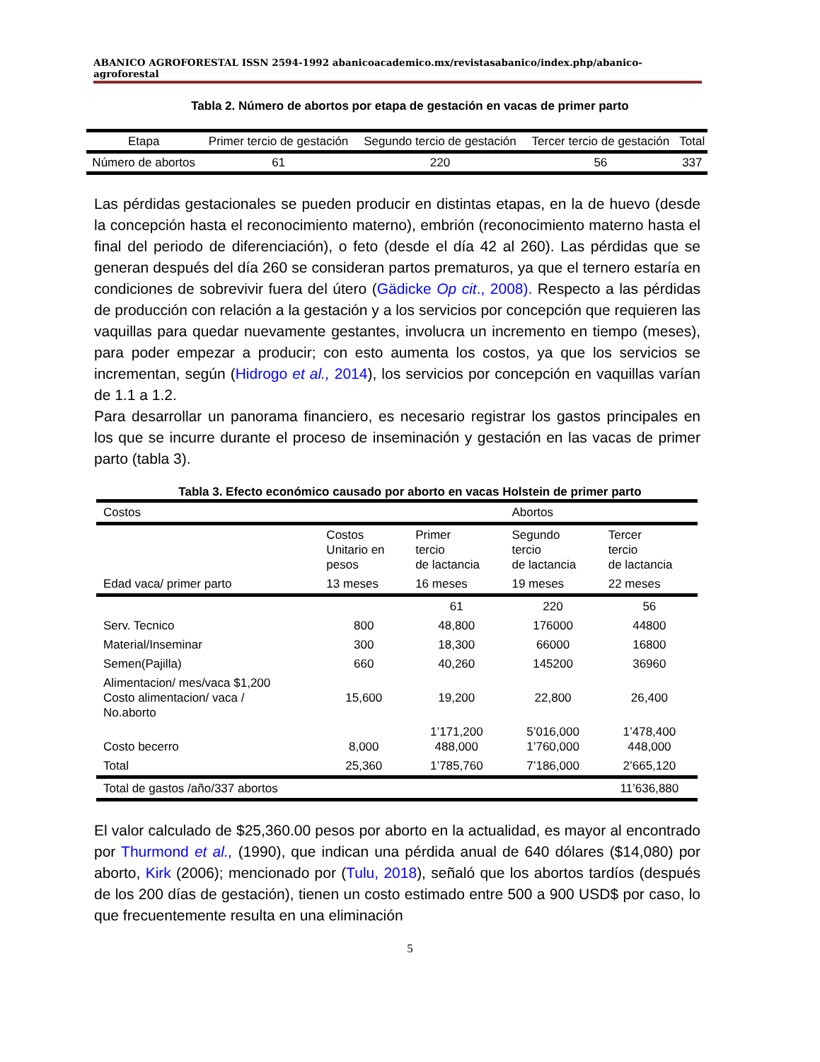ABANICO AGROFORESTAL ISSN 2594-1992 abanicoacademico.mx/revistasabanico/index.php/abanico-agroforestal
Tabla 2. Número de abortos por etapa de gestación en vacas de primer parto
| Etapa | Primer tercio de gestación | Segundo tercio de gestación | Tercer tercio de gestación | Total |
| --- | --- | --- | --- | --- |
| Número de abortos | 61 | 220 | 56 | 337 |
Las pérdidas gestacionales se pueden producir en distintas etapas, en la de huevo (desde la concepción hasta el reconocimiento materno), embrión (reconocimiento materno hasta el final del periodo de diferenciación), o feto (desde el día 42 al 260). Las pérdidas que se generan después del día 260 se consideran partos prematuros, ya que el ternero estaría en condiciones de sobrevivir fuera del útero (Gädicke Op cit., 2008). Respecto a las pérdidas de producción con relación a la gestación y a los servicios por concepción que requieren las vaquillas para quedar nuevamente gestantes, involucra un incremento en tiempo (meses), para poder empezar a producir; con esto aumenta los costos, ya que los servicios se incrementan, según (Hidrogo et al., 2014), los servicios por concepción en vaquillas varían de 1.1 a 1.2.
Para desarrollar un panorama financiero, es necesario registrar los gastos principales en los que se incurre durante el proceso de inseminación y gestación en las vacas de primer parto (tabla 3).
Tabla 3. Efecto económico causado por aborto en vacas Holstein de primer parto
| Costos | | | Abortos | |
| | Costos Unitario en pesos | Primer tercio de lactancia | Segundo tercio de lactancia | Tercer tercio de lactancia |
| Edad vaca/ primer parto | 13 meses | 16 meses | 19 meses | 22 meses |
| | | 61 | 220 | 56 |
| Serv. Tecnico | 800 | 48,800 | 176000 | 44800 |
| Material/Inseminar | 300 | 18,300 | 66000 | 16800 |
| Semen(Pajilla) | 660 | 40,260 | 145200 | 36960 |
| Alimentacion/ mes/vaca $1,200 Costo alimentacion/ vaca / No.aborto | 15,600 | 19,200 | 22,800 | 26,400 |
| Costo becerro | 8,000 | 1’171,200 488,000 | 5’016,000 1’760,000 | 1’478,400 448,000 |
| Total | 25,360 | 1’785,760 | 7’186,000 | 2’665,120 |
| Total de gastos /año/337 abortos | | | | 11’636,880 |
El valor calculado de $25,360.00 pesos por aborto en la actualidad, es mayor al encontrado por Thurmond et al., (1990), que indican una pérdida anual de 640 dólares ($14,080) por aborto, Kirk (2006); mencionado por (Tulu, 2018), señaló que los abortos tardíos (después de los 200 días de gestación), tienen un costo estimado entre 500 a 900 USD$ por caso, lo que frecuentemente resulta en una eliminación
5